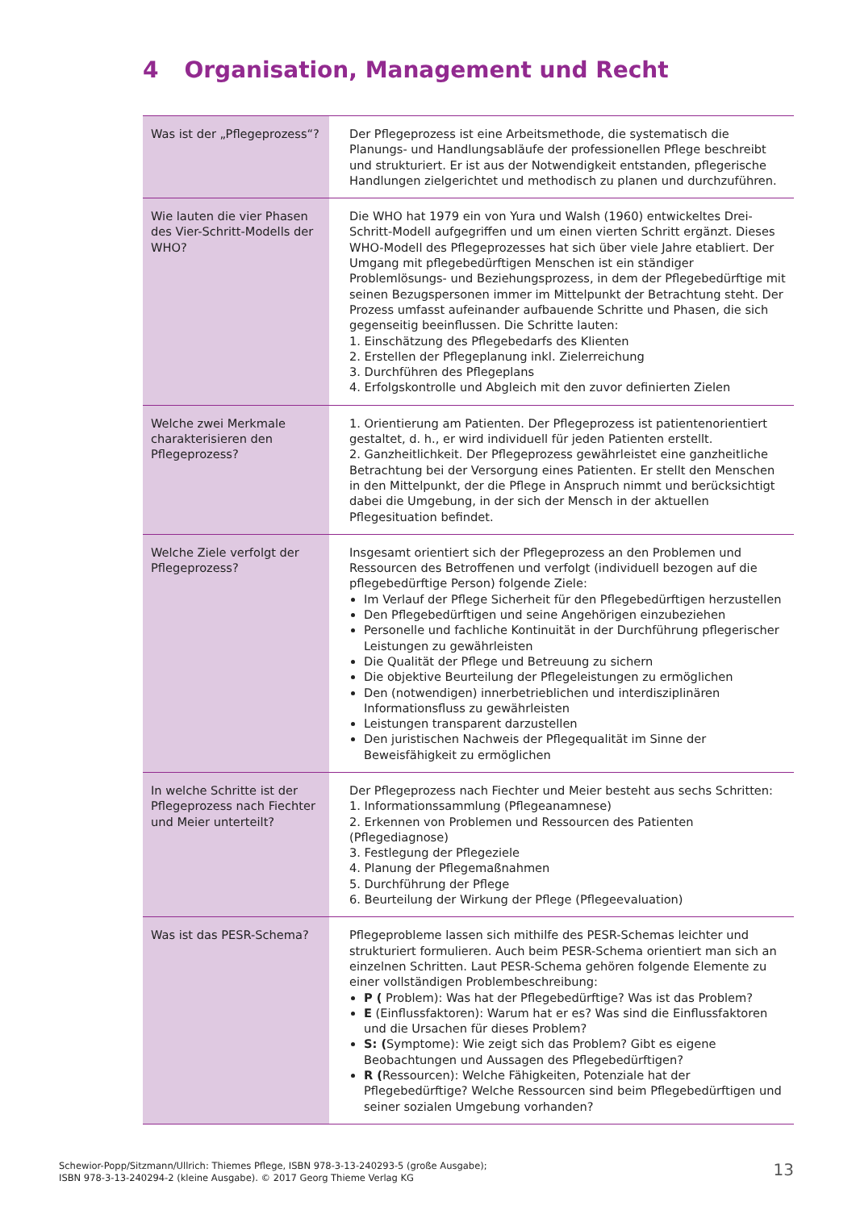4 Organisation, Management und Recht
| Was ist der „Pflegeprozess“? | Der Pflegeprozess ist eine Arbeitsmethode, die systematisch die Planungs- und Handlungsabläufe der professionellen Pflege beschreibt und strukturiert. Er ist aus der Notwendigkeit entstanden, pflegerische Handlungen zielgerichtet und methodisch zu planen und durchzuführen. |
| Wie lauten die vier Phasen des Vier-Schritt-Modells der WHO? | Die WHO hat 1979 ein von Yura und Walsh (1960) entwickeltes Drei-Schritt-Modell aufgegriffen und um einen vierten Schritt ergänzt. Dieses WHO-Modell des Pflegeprozesses hat sich über viele Jahre etabliert. Der Umgang mit pflegebedürftigen Menschen ist ein ständiger Problemlösungs- und Beziehungsprozess, in dem der Pflegebedürftige mit seinen Bezugspersonen immer im Mittelpunkt der Betrachtung steht. Der Prozess umfasst aufeinander aufbauende Schritte und Phasen, die sich gegenseitig beeinflussen. Die Schritte lauten: 1. Einschätzung des Pflegebedarfs des Klienten 2. Erstellen der Pflegeplanung inkl. Zielerreichung 3. Durchführen des Pflegeplans 4. Erfolgskontrolle und Abgleich mit den zuvor definierten Zielen |
| Welche zwei Merkmale charakterisieren den Pflegeprozess? | 1. Orientierung am Patienten. Der Pflegeprozess ist patientenorientiert gestaltet, d. h., er wird individuell für jeden Patienten erstellt. 2. Ganzheitlichkeit. Der Pflegeprozess gewährleistet eine ganzheitliche Betrachtung bei der Versorgung eines Patienten. Er stellt den Menschen in den Mittelpunkt, der die Pflege in Anspruch nimmt und berücksichtigt dabei die Umgebung, in der sich der Mensch in der aktuellen Pflegesituation befindet. |
| Welche Ziele verfolgt der Pflegeprozess? | Insgesamt orientiert sich der Pflegeprozess an den Problemen und Ressourcen des Betroffenen und verfolgt (individuell bezogen auf die pflegebedürftige Person) folgende Ziele: Im Verlauf der Pflege Sicherheit für den Pflegebedürftigen herzustellen Den Pflegebedürftigen und seine Angehörigen einzubeziehen Personelle und fachliche Kontinuität in der Durchführung pflegerischer Leistungen zu gewährleisten Die Qualität der Pflege und Betreuung zu sichern Die objektive Beurteilung der Pflegeleistungen zu ermöglichen Den (notwendigen) innerbetrieblichen und interdisziplinären Informationsfluss zu gewährleisten Leistungen transparent darzustellen Den juristischen Nachweis der Pflegequalität im Sinne der Beweisfähigkeit zu ermöglichen |
| In welche Schritte ist der Pflegeprozess nach Fiechter und Meier unterteilt? | Der Pflegeprozess nach Fiechter und Meier besteht aus sechs Schritten: 1. Informationssammlung (Pflegeanamnese) 2. Erkennen von Problemen und Ressourcen des Patienten (Pflegediagnose) 3. Festlegung der Pflegeziele 4. Planung der Pflegemaßnahmen 5. Durchführung der Pflege 6. Beurteilung der Wirkung der Pflege (Pflegeevaluation) |
| Was ist das PESR-Schema? | Pflegeprobleme lassen sich mithilfe des PESR-Schemas leichter und strukturiert formulieren. Auch beim PESR-Schema orientiert man sich an einzelnen Schritten. Laut PESR-Schema gehören folgende Elemente zu einer vollständigen Problembeschreibung: P ( Problem): Was hat der Pflegebedürftige? Was ist das Problem? E (Einflussfaktoren): Warum hat er es? Was sind die Einflussfaktoren und die Ursachen für dieses Problem? S: ( Symptome): Wie zeigt sich das Problem? Gibt es eigene Beobachtungen und Aussagen des Pflegebedürftigen? R ( Ressourcen): Welche Fähigkeiten, Potenziale hat der Pflegebedürftige? Welche Ressourcen sind beim Pflegebedürftigen und seiner sozialen Umgebung vorhanden? |
Schewior-Popp/Sitzmann/Ullrich: Thiemes Pflege, ISBN 978-3-13-240293-5 (große Ausgabe);
ISBN 978-3-13-240294-2 (kleine Ausgabe). © 2017 Georg Thieme Verlag KG
13